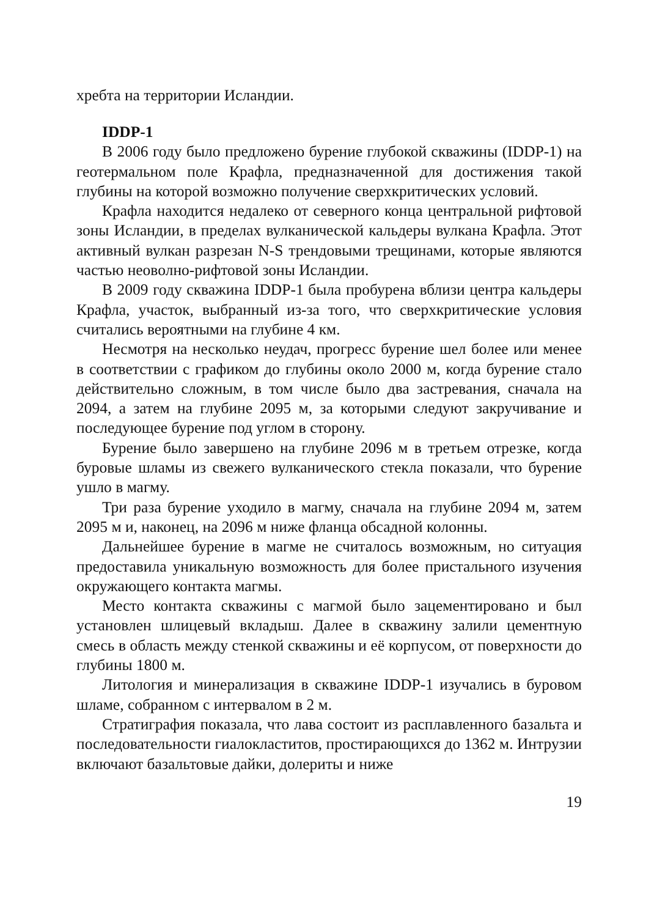хребта на территории Исландии.
IDDP-1
В 2006 году было предложено бурение глубокой скважины (IDDP-1) на геотермальном поле Крафла, предназначенной для достижения такой глубины на которой возможно получение сверхкритических условий.
Крафла находится недалеко от северного конца центральной рифтовой зоны Исландии, в пределах вулканической кальдеры вулкана Крафла. Этот активный вулкан разрезан N-S трендовыми трещинами, которые являются частью неоволно-рифтовой зоны Исландии.
В 2009 году скважина IDDP-1 была пробурена вблизи центра кальдеры Крафла, участок, выбранный из-за того, что сверхкритические условия считались вероятными на глубине 4 км.
Несмотря на несколько неудач, прогресс бурение шел более или менее в соответствии с графиком до глубины около 2000 м, когда бурение стало действительно сложным, в том числе было два застревания, сначала на 2094, а затем на глубине 2095 м, за которыми следуют закручивание и последующее бурение под углом в сторону.
Бурение было завершено на глубине 2096 м в третьем отрезке, когда буровые шламы из свежего вулканического стекла показали, что бурение ушло в магму.
Три раза бурение уходило в магму, сначала на глубине 2094 м, затем 2095 м и, наконец, на 2096 м ниже фланца обсадной колонны.
Дальнейшее бурение в магме не считалось возможным, но ситуация предоставила уникальную возможность для более пристального изучения окружающего контакта магмы.
Место контакта скважины с магмой было зацементировано и был установлен шлицевый вкладыш. Далее в скважину залили цементную смесь в область между стенкой скважины и её корпусом, от поверхности до глубины 1800 м.
Литология и минерализация в скважине IDDP-1 изучались в буровом шламе, собранном с интервалом в 2 м.
Стратиграфия показала, что лава состоит из расплавленного базальта и последовательности гиалокластитов, простирающихся до 1362 м. Интрузии включают базальтовые дайки, долериты и ниже
19